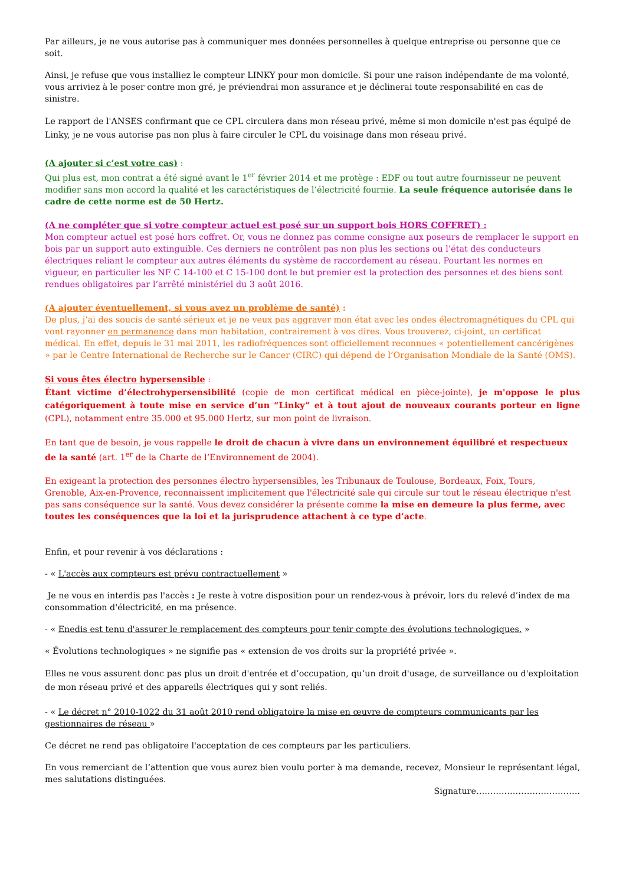Par ailleurs, je ne vous autorise pas à communiquer mes données personnelles à quelque entreprise ou personne que ce soit.
Ainsi, je refuse que vous installiez le compteur LINKY pour mon domicile. Si pour une raison indépendante de ma volonté, vous arriviez à le poser contre mon gré, je préviendrai mon assurance et je déclinerai toute responsabilité en cas de sinistre.
Le rapport de l'ANSES confirmant que ce CPL circulera dans mon réseau privé, même si mon domicile n'est pas équipé de Linky, je ne vous autorise pas non plus à faire circuler le CPL du voisinage dans mon réseau privé.
(A ajouter si c’est votre cas) :
Qui plus est, mon contrat a été signé avant le 1<sup>er</sup> février 2014 et me protège : EDF ou tout autre fournisseur ne peuvent modifier sans mon accord la qualité et les caractéristiques de l’électricité fournie. La seule fréquence autorisée dans le cadre de cette norme est de 50 Hertz.
(A ne compléter que si votre compteur actuel est posé sur un support bois HORS COFFRET) :
Mon compteur actuel est posé hors coffret. Or, vous ne donnez pas comme consigne aux poseurs de remplacer le support en bois par un support auto extinguible. Ces derniers ne contrôlent pas non plus les sections ou l’état des conducteurs électriques reliant le compteur aux autres éléments du système de raccordement au réseau. Pourtant les normes en vigueur, en particulier les NF C 14-100 et C 15-100 dont le but premier est la protection des personnes et des biens sont rendues obligatoires par l’arrêté ministériel du 3 août 2016.
(A ajouter éventuellement, si vous avez un problème de santé) :
De plus, j’ai des soucis de santé sérieux et je ne veux pas aggraver mon état avec les ondes électromagnétiques du CPL qui vont rayonner en permanence dans mon habitation, contrairement à vos dires. Vous trouverez, ci-joint, un certificat médical. En effet, depuis le 31 mai 2011, les radiofréquences sont officiellement reconnues « potentiellement cancérigènes » par le Centre International de Recherche sur le Cancer (CIRC) qui dépend de l’Organisation Mondiale de la Santé (OMS).
Si vous êtes électro hypersensible :
Étant victime d’électrohypersensibilité (copie de mon certificat médical en pièce-jointe), je m'oppose le plus catégoriquement à toute mise en service d’un “Linky” et à tout ajout de nouveaux courants porteur en ligne (CPL), notamment entre 35.000 et 95.000 Hertz, sur mon point de livraison.
En tant que de besoin, je vous rappelle le droit de chacun à vivre dans un environnement équilibré et respectueux de la santé (art. 1<sup>er</sup> de la Charte de l’Environnement de 2004).
En exigeant la protection des personnes électro hypersensibles, les Tribunaux de Toulouse, Bordeaux, Foix, Tours, Grenoble, Aix-en-Provence, reconnaissent implicitement que l'électricité sale qui circule sur tout le réseau électrique n'est pas sans conséquence sur la santé. Vous devez considérer la présente comme la mise en demeure la plus ferme, avec toutes les conséquences que la loi et la jurisprudence attachent à ce type d’acte.
Enfin, et pour revenir à vos déclarations :
- « L'accès aux compteurs est prévu contractuellement »
Je ne vous en interdis pas l'accès : Je reste à votre disposition pour un rendez-vous à prévoir, lors du relevé d’index de ma consommation d'électricité, en ma présence.
- « Enedis est tenu d'assurer le remplacement des compteurs pour tenir compte des évolutions technologiques. »
« Évolutions technologiques » ne signifie pas « extension de vos droits sur la propriété privée ».
Elles ne vous assurent donc pas plus un droit d'entrée et d’occupation, qu’un droit d'usage, de surveillance ou d'exploitation de mon réseau privé et des appareils électriques qui y sont reliés.
- « Le décret n° 2010-1022 du 31 août 2010 rend obligatoire la mise en œuvre de compteurs communicants par les gestionnaires de réseau »
Ce décret ne rend pas obligatoire l'acceptation de ces compteurs par les particuliers.
En vous remerciant de l’attention que vous aurez bien voulu porter à ma demande, recevez, Monsieur le représentant légal, mes salutations distinguées.
Signature……………………………….